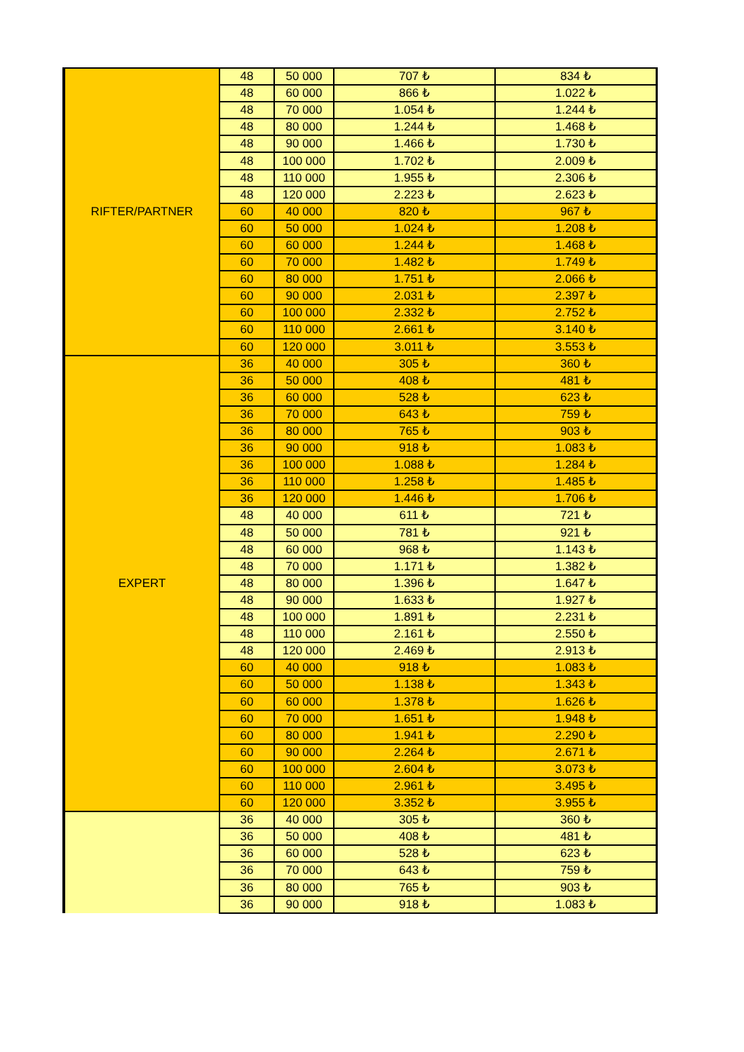| RIFTER/PARTNER | 48 | 50 000 | 707 ₺ | 834 ₺ |
| | 48 | 60 000 | 866 ₺ | 1.022 ₺ |
| | 48 | 70 000 | 1.054 ₺ | 1.244 ₺ |
| | 48 | 80 000 | 1.244 ₺ | 1.468 ₺ |
| | 48 | 90 000 | 1.466 ₺ | 1.730 ₺ |
| | 48 | 100 000 | 1.702 ₺ | 2.009 ₺ |
| | 48 | 110 000 | 1.955 ₺ | 2.306 ₺ |
| | 48 | 120 000 | 2.223 ₺ | 2.623 ₺ |
| | 60 | 40 000 | 820 ₺ | 967 ₺ |
| | 60 | 50 000 | 1.024 ₺ | 1.208 ₺ |
| | 60 | 60 000 | 1.244 ₺ | 1.468 ₺ |
| | 60 | 70 000 | 1.482 ₺ | 1.749 ₺ |
| | 60 | 80 000 | 1.751 ₺ | 2.066 ₺ |
| | 60 | 90 000 | 2.031 ₺ | 2.397 ₺ |
| | 60 | 100 000 | 2.332 ₺ | 2.752 ₺ |
| | 60 | 110 000 | 2.661 ₺ | 3.140 ₺ |
| | 60 | 120 000 | 3.011 ₺ | 3.553 ₺ |
| EXPERT | 36 | 40 000 | 305 ₺ | 360 ₺ |
| | 36 | 50 000 | 408 ₺ | 481 ₺ |
| | 36 | 60 000 | 528 ₺ | 623 ₺ |
| | 36 | 70 000 | 643 ₺ | 759 ₺ |
| | 36 | 80 000 | 765 ₺ | 903 ₺ |
| | 36 | 90 000 | 918 ₺ | 1.083 ₺ |
| | 36 | 100 000 | 1.088 ₺ | 1.284 ₺ |
| | 36 | 110 000 | 1.258 ₺ | 1.485 ₺ |
| | 36 | 120 000 | 1.446 ₺ | 1.706 ₺ |
| | 48 | 40 000 | 611 ₺ | 721 ₺ |
| | 48 | 50 000 | 781 ₺ | 921 ₺ |
| | 48 | 60 000 | 968 ₺ | 1.143 ₺ |
| | 48 | 70 000 | 1.171 ₺ | 1.382 ₺ |
| | 48 | 80 000 | 1.396 ₺ | 1.647 ₺ |
| | 48 | 90 000 | 1.633 ₺ | 1.927 ₺ |
| | 48 | 100 000 | 1.891 ₺ | 2.231 ₺ |
| | 48 | 110 000 | 2.161 ₺ | 2.550 ₺ |
| | 48 | 120 000 | 2.469 ₺ | 2.913 ₺ |
| | 60 | 40 000 | 918 ₺ | 1.083 ₺ |
| | 60 | 50 000 | 1.138 ₺ | 1.343 ₺ |
| | 60 | 60 000 | 1.378 ₺ | 1.626 ₺ |
| | 60 | 70 000 | 1.651 ₺ | 1.948 ₺ |
| | 60 | 80 000 | 1.941 ₺ | 2.290 ₺ |
| | 60 | 90 000 | 2.264 ₺ | 2.671 ₺ |
| | 60 | 100 000 | 2.604 ₺ | 3.073 ₺ |
| | 60 | 110 000 | 2.961 ₺ | 3.495 ₺ |
| | 60 | 120 000 | 3.352 ₺ | 3.955 ₺ |
| | 36 | 40 000 | 305 ₺ | 360 ₺ |
| | 36 | 50 000 | 408 ₺ | 481 ₺ |
| | 36 | 60 000 | 528 ₺ | 623 ₺ |
| | 36 | 70 000 | 643 ₺ | 759 ₺ |
| | 36 | 80 000 | 765 ₺ | 903 ₺ |
| | 36 | 90 000 | 918 ₺ | 1.083 ₺ |